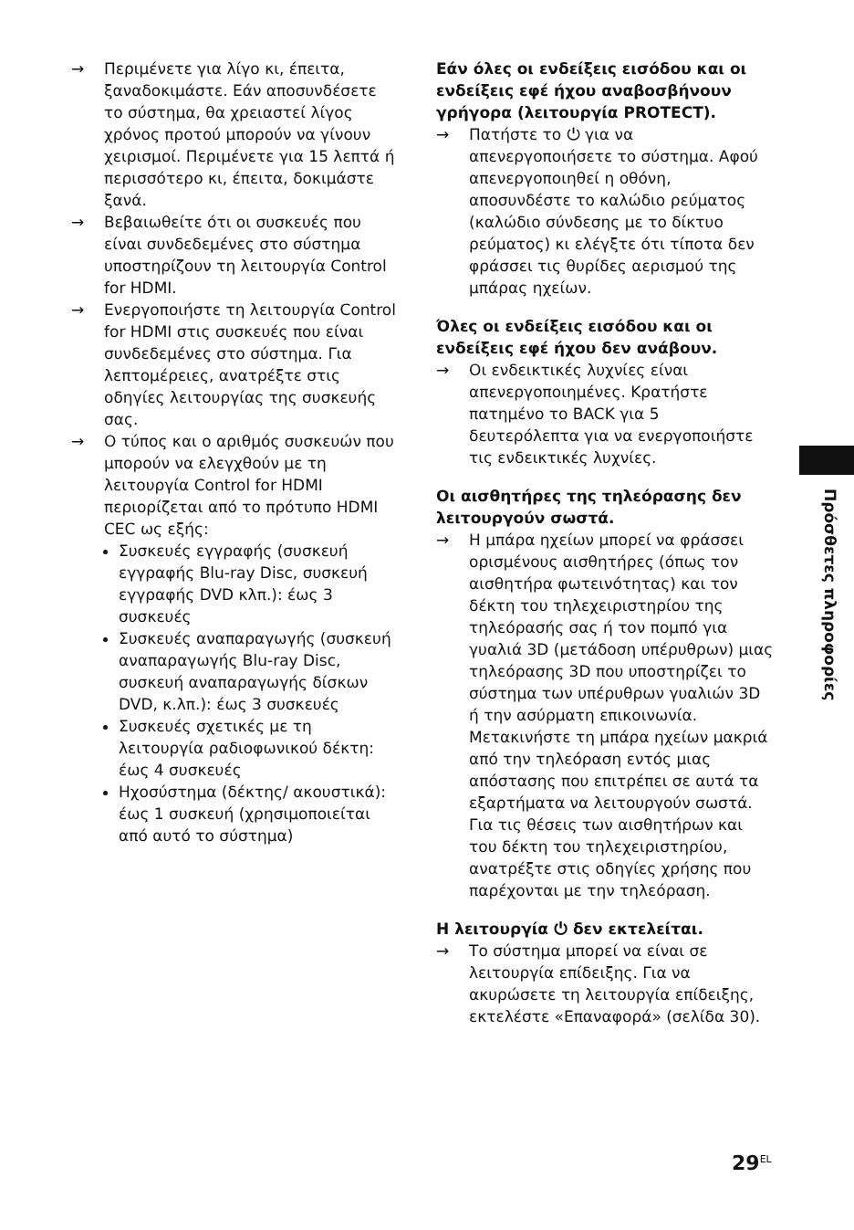→ Περιμένετε για λίγο κι, έπειτα, ξαναδοκιμάστε. Εάν αποσυνδέσετε το σύστημα, θα χρειαστεί λίγος χρόνος προτού μπορούν να γίνουν χειρισμοί. Περιμένετε για 15 λεπτά ή περισσότερο κι, έπειτα, δοκιμάστε ξανά.
→ Βεβαιωθείτε ότι οι συσκευές που είναι συνδεδεμένες στο σύστημα υποστηρίζουν τη λειτουργία Control for HDMI.
→ Ενεργοποιήστε τη λειτουργία Control for HDMI στις συσκευές που είναι συνδεδεμένες στο σύστημα. Για λεπτομέρειες, ανατρέξτε στις οδηγίες λειτουργίας της συσκευής σας.
→ Ο τύπος και ο αριθμός συσκευών που μπορούν να ελεγχθούν με τη λειτουργία Control for HDMI περιορίζεται από το πρότυπο HDMI CEC ως εξής:
Συσκευές εγγραφής (συσκευή εγγραφής Blu-ray Disc, συσκευή εγγραφής DVD κλπ.): έως 3 συσκευές
Συσκευές αναπαραγωγής (συσκευή αναπαραγωγής Blu-ray Disc, συσκευή αναπαραγωγής δίσκων DVD, κ.λπ.): έως 3 συσκευές
Συσκευές σχετικές με τη λειτουργία ραδιοφωνικού δέκτη: έως 4 συσκευές
Ηχοσύστημα (δέκτης/ ακουστικά): έως 1 συσκευή (χρησιμοποιείται από αυτό το σύστημα)
Εάν όλες οι ενδείξεις εισόδου και οι ενδείξεις εφέ ήχου αναβοσβήνουν γρήγορα (λειτουργία PROTECT).
→ Πατήστε το ⏻ για να απενεργοποιήσετε το σύστημα. Αφού απενεργοποιηθεί η οθόνη, αποσυνδέστε το καλώδιο ρεύματος (καλώδιο σύνδεσης με το δίκτυο ρεύματος) κι ελέγξτε ότι τίποτα δεν φράσσει τις θυρίδες αερισμού της μπάρας ηχείων.
Όλες οι ενδείξεις εισόδου και οι ενδείξεις εφέ ήχου δεν ανάβουν.
→ Οι ενδεικτικές λυχνίες είναι απενεργοποιημένες. Κρατήστε πατημένο το BACK για 5 δευτερόλεπτα για να ενεργοποιήστε τις ενδεικτικές λυχνίες.
Οι αισθητήρες της τηλεόρασης δεν λειτουργούν σωστά.
→ Η μπάρα ηχείων μπορεί να φράσσει ορισμένους αισθητήρες (όπως τον αισθητήρα φωτεινότητας) και τον δέκτη του τηλεχειριστηρίου της τηλεόρασής σας ή τον πομπό για γυαλιά 3D (μετάδοση υπέρυθρων) μιας τηλεόρασης 3D που υποστηρίζει το σύστημα των υπέρυθρων γυαλιών 3D ή την ασύρματη επικοινωνία. Μετακινήστε τη μπάρα ηχείων μακριά από την τηλεόραση εντός μιας απόστασης που επιτρέπει σε αυτά τα εξαρτήματα να λειτουργούν σωστά. Για τις θέσεις των αισθητήρων και του δέκτη του τηλεχειριστηρίου, ανατρέξτε στις οδηγίες χρήσης που παρέχονται με την τηλεόραση.
Η λειτουργία ⏻ δεν εκτελείται.
→ Το σύστημα μπορεί να είναι σε λειτουργία επίδειξης. Για να ακυρώσετε τη λειτουργία επίδειξης, εκτελέστε «Επαναφορά» (σελίδα 30).
Πρόσθετες πληροφορίες
29<sup>EL</sup>